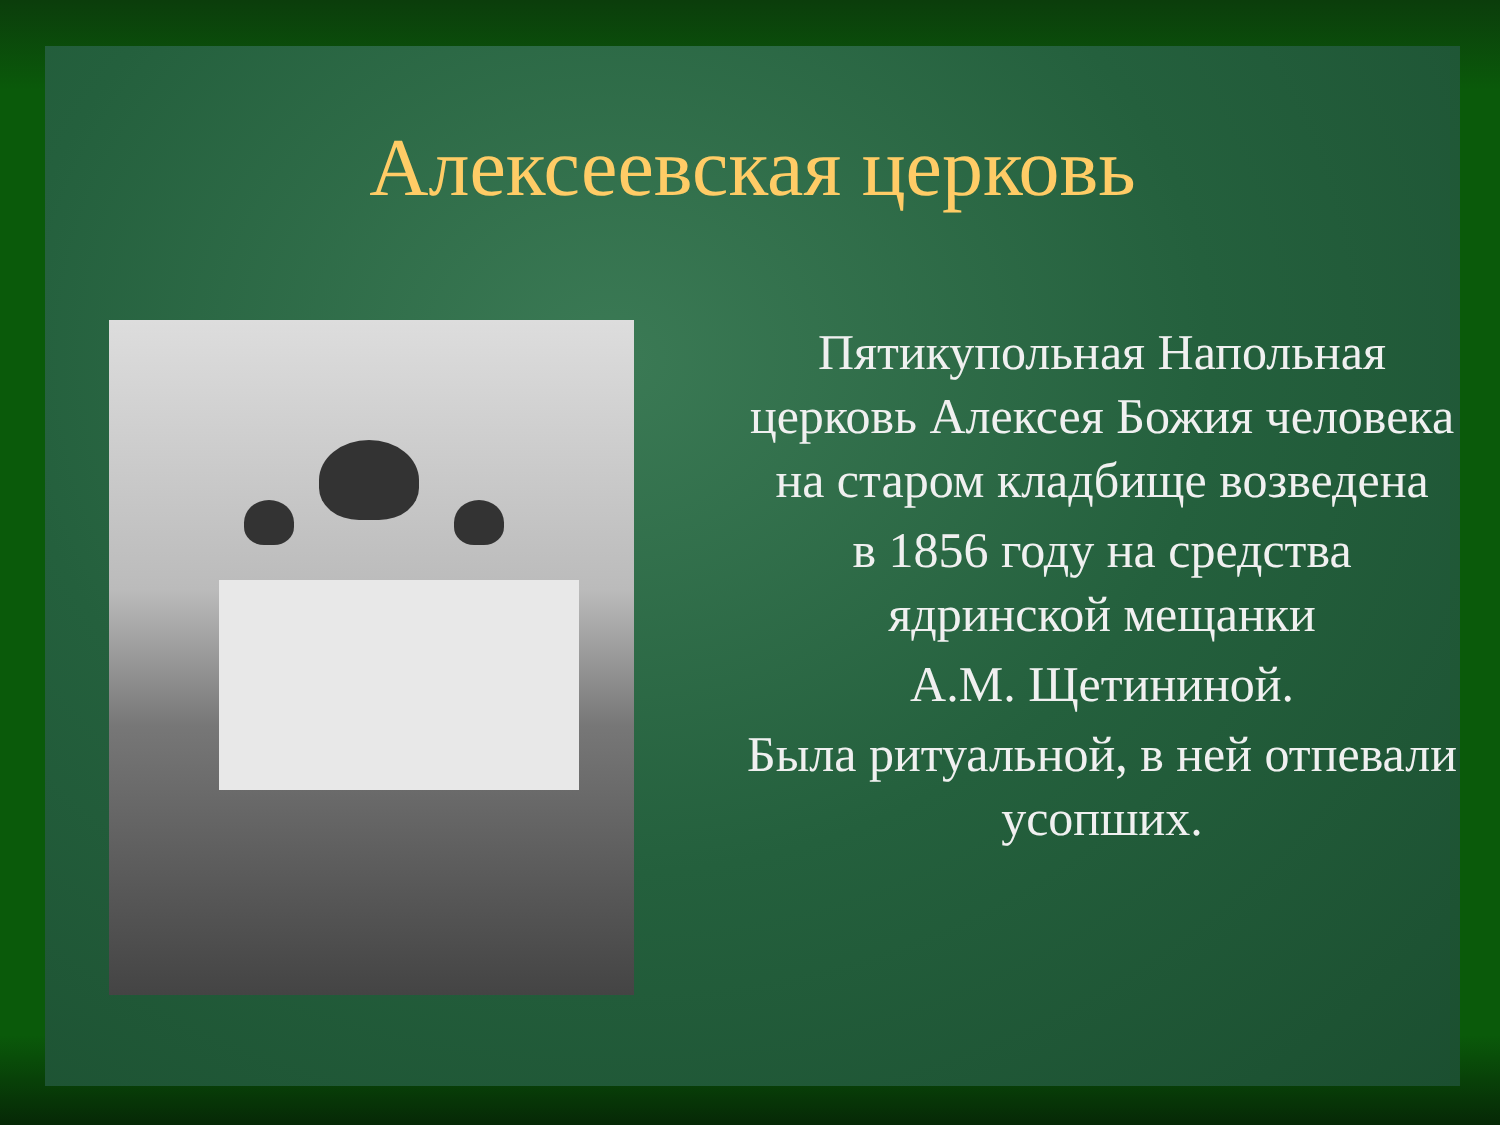Алексеевская церковь
Пятикупольная Напольная церковь Алексея Божия человека на старом кладбище возведена
в 1856 году на средства ядринской мещанки
А.М. Щетининой.
Была ритуальной, в ней отпевали усопших.